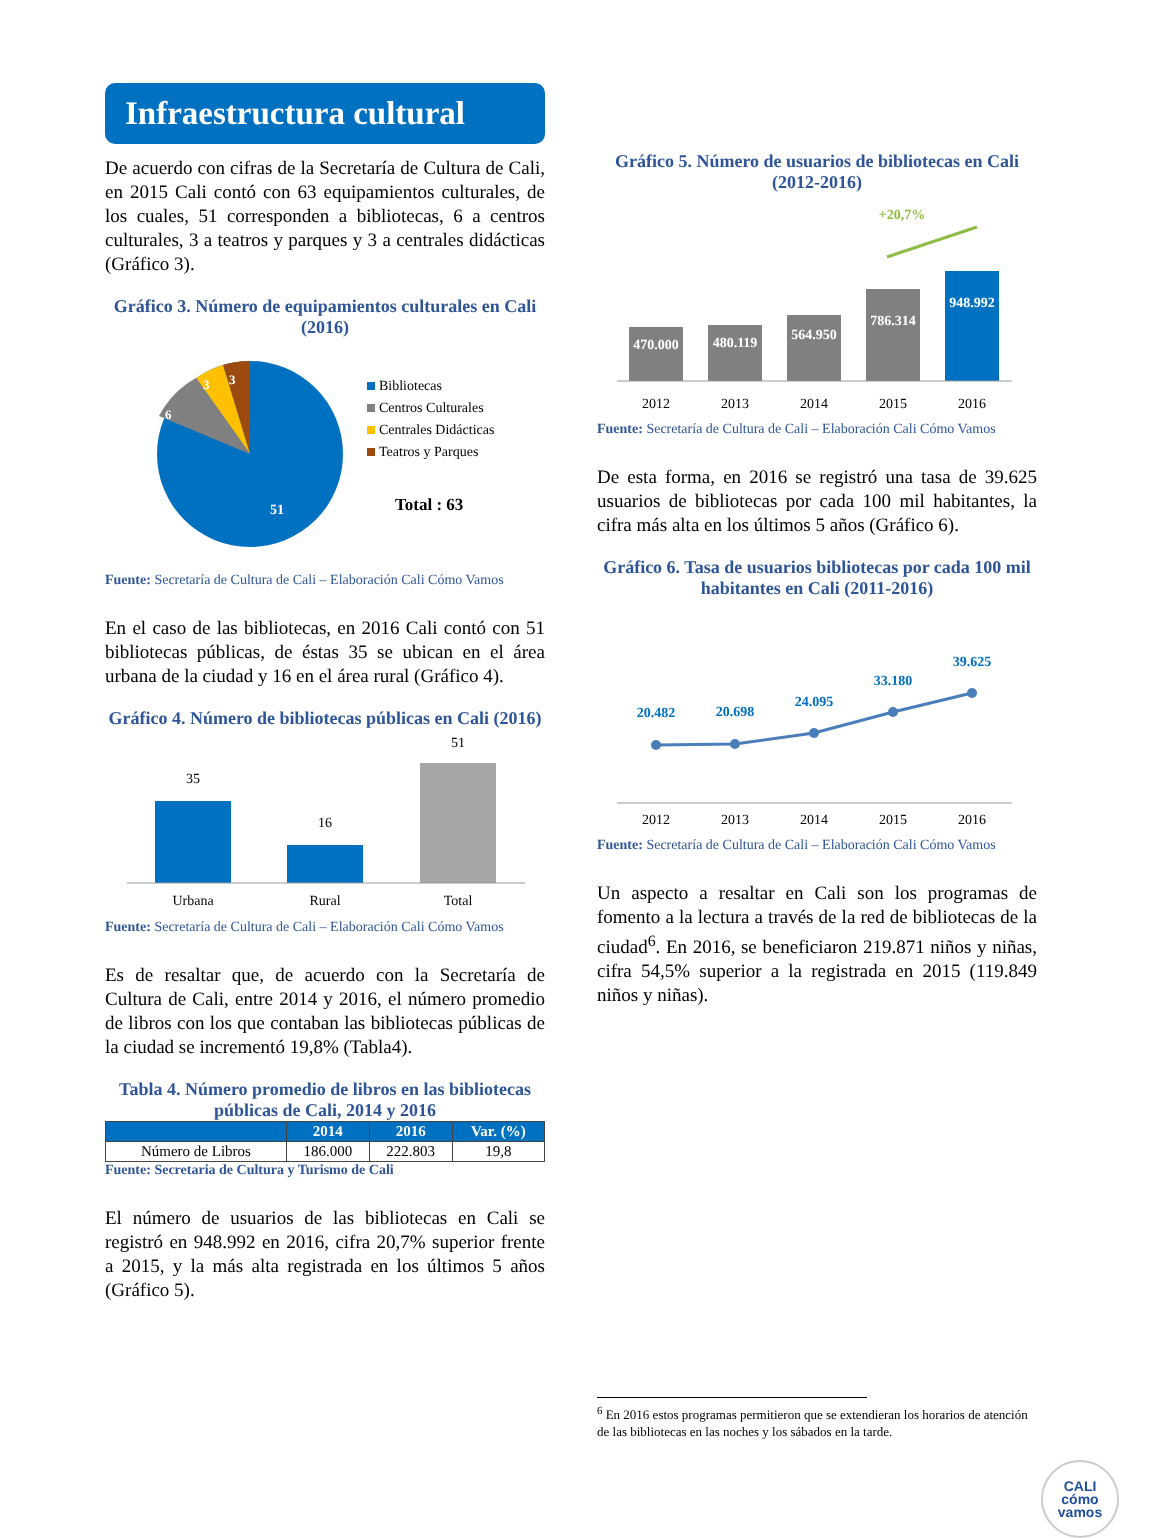Infraestructura cultural
De acuerdo con cifras de la Secretaría de Cultura de Cali, en 2015 Cali contó con 63 equipamientos culturales, de los cuales, 51 corresponden a bibliotecas, 6 a centros culturales, 3 a teatros y parques y 3 a centrales didácticas (Gráfico 3).
Gráfico 3. Número de equipamientos culturales en Cali (2016)
51
6
3
3
Bibliotecas
Centros Culturales
Centrales Didácticas
Teatros y Parques
Total : 63
Fuente: Secretaría de Cultura de Cali – Elaboración Cali Cómo Vamos
En el caso de las bibliotecas, en 2016 Cali contó con 51 bibliotecas públicas, de éstas 35 se ubican en el área urbana de la ciudad y 16 en el área rural (Gráfico 4).
Gráfico 4. Número de bibliotecas públicas en Cali (2016)
35
16
51
Urbana
Rural
Total
Fuente: Secretaría de Cultura de Cali – Elaboración Cali Cómo Vamos
Es de resaltar que, de acuerdo con la Secretaría de Cultura de Cali, entre 2014 y 2016, el número promedio de libros con los que contaban las bibliotecas públicas de la ciudad se incrementó 19,8% (Tabla4).
Tabla 4. Número promedio de libros en las bibliotecas públicas de Cali, 2014 y 2016
| | 2014 | 2016 | Var. (%) |
| --- | --- | --- | --- |
| Número de Libros | 186.000 | 222.803 | 19,8 |
Fuente: Secretaria de Cultura y Turismo de Cali
El número de usuarios de las bibliotecas en Cali se registró en 948.992 en 2016, cifra 20,7% superior frente a 2015, y la más alta registrada en los últimos 5 años (Gráfico 5).
Gráfico 5. Número de usuarios de bibliotecas en Cali (2012-2016)
+20,7%
470.000
480.119
564.950
786.314
948.992
2012
2013
2014
2015
2016
Fuente: Secretaría de Cultura de Cali – Elaboración Cali Cómo Vamos
De esta forma, en 2016 se registró una tasa de 39.625 usuarios de bibliotecas por cada 100 mil habitantes, la cifra más alta en los últimos 5 años (Gráfico 6).
Gráfico 6. Tasa de usuarios bibliotecas por cada 100 mil habitantes en Cali (2011-2016)
20.482
20.698
24.095
33.180
39.625
2012
2013
2014
2015
2016
Fuente: Secretaría de Cultura de Cali – Elaboración Cali Cómo Vamos
Un aspecto a resaltar en Cali son los programas de fomento a la lectura a través de la red de bibliotecas de la ciudad<sup>6</sup>. En 2016, se beneficiaron 219.871 niños y niñas, cifra 54,5% superior a la registrada en 2015 (119.849 niños y niñas).
<sup>6</sup> En 2016 estos programas permitieron que se extendieran los horarios de atención de las bibliotecas en las noches y los sábados en la tarde.
CALI
cómo
vamos